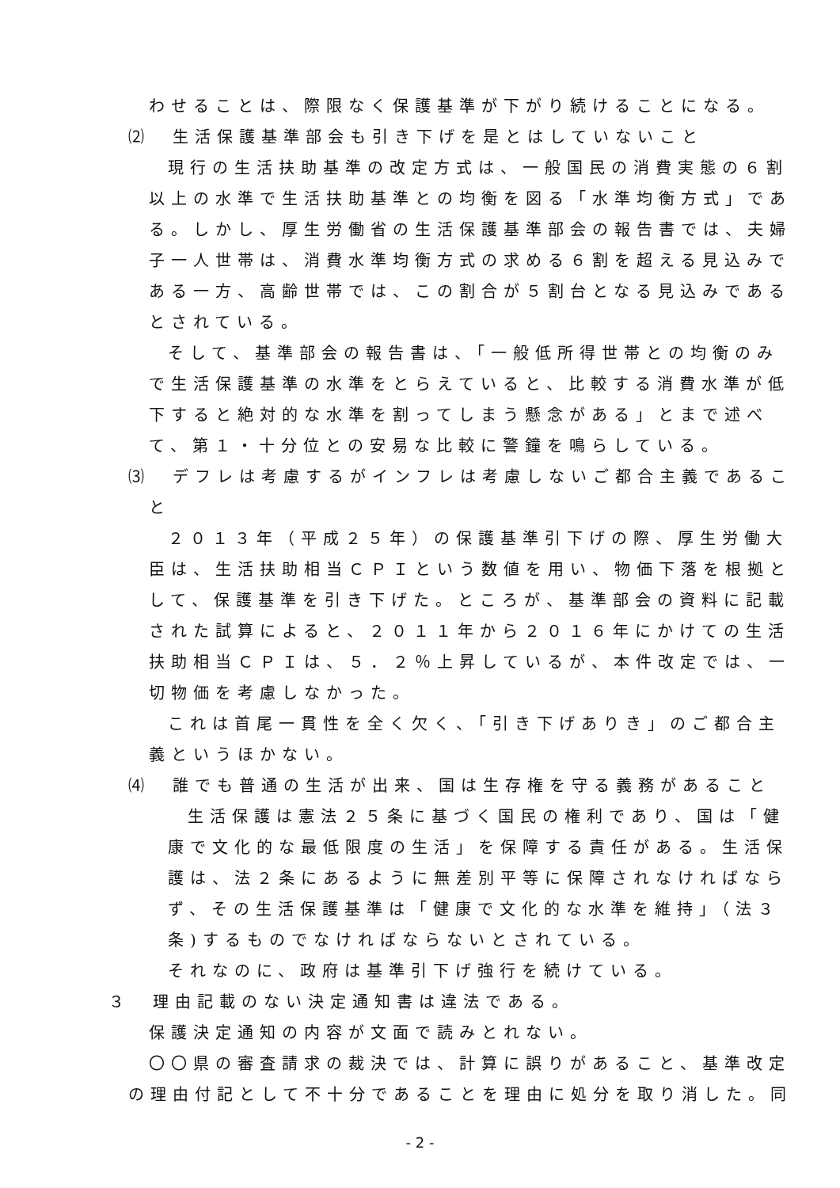わせることは、際限なく保護基準が下がり続けることになる。
⑵　生活保護基準部会も引き下げを是とはしていないこと
現行の生活扶助基準の改定方式は、一般国民の消費実態の６割
以上の水準で生活扶助基準との均衡を図る「水準均衡方式」であ
る。しかし、厚生労働省の生活保護基準部会の報告書では、夫婦
子一人世帯は、消費水準均衡方式の求める６割を超える見込みで
ある一方、高齢世帯では、この割合が５割台となる見込みである
とされている。
そして、基準部会の報告書は、「一般低所得世帯との均衡のみ
で生活保護基準の水準をとらえていると、比較する消費水準が低
下すると絶対的な水準を割ってしまう懸念がある」とまで述べ
て、第１・十分位との安易な比較に警鐘を鳴らしている。
⑶　デフレは考慮するがインフレは考慮しないご都合主義であるこ
と
２０１３年（平成２５年）の保護基準引下げの際、厚生労働大
臣は、生活扶助相当ＣＰＩという数値を用い、物価下落を根拠と
して、保護基準を引き下げた。ところが、基準部会の資料に記載
された試算によると、２０１１年から２０１６年にかけての生活
扶助相当ＣＰＩは、５．２％上昇しているが、本件改定では、一
切物価を考慮しなかった。
これは首尾一貫性を全く欠く、「引き下げありき」のご都合主
義というほかない。
⑷　誰でも普通の生活が出来、国は生存権を守る義務があること
生活保護は憲法２５条に基づく国民の権利であり、国は「健
康で文化的な最低限度の生活」を保障する責任がある。生活保
護は、法２条にあるように無差別平等に保障されなければなら
ず、その生活保護基準は「健康で文化的な水準を維持」（法３
条)するものでなければならないとされている。
それなのに、政府は基準引下げ強行を続けている。
３　理由記載のない決定通知書は違法である。
保護決定通知の内容が文面で読みとれない。
〇〇県の審査請求の裁決では、計算に誤りがあること、基準改定
の理由付記として不十分であることを理由に処分を取り消した。同
- 2 -